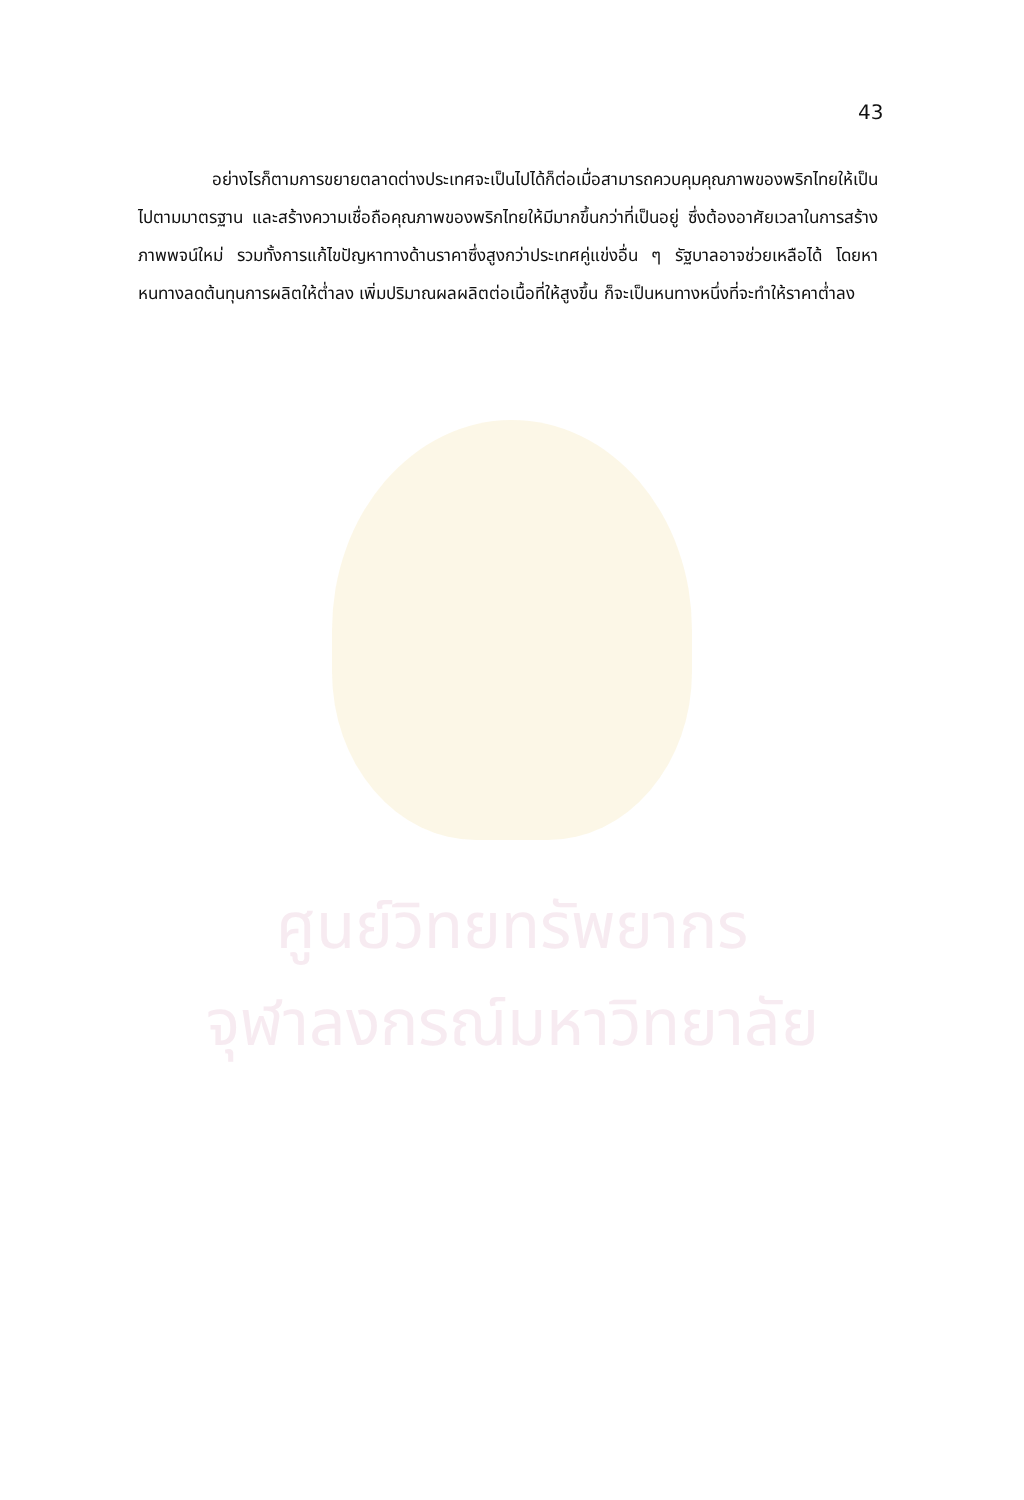ศูนย์วิทยทรัพยากร
จุฬาลงกรณ์มหาวิทยาลัย
43
อย่างไรก็ตามการขยายตลาดต่างประเทศจะเป็นไปได้ก็ต่อเมื่อสามารถควบคุมคุณภาพของพริกไทยให้เป็นไปตามมาตรฐาน และสร้างความเชื่อถือคุณภาพของพริกไทยให้มีมากขึ้นกว่าที่เป็นอยู่ ซึ่งต้องอาศัยเวลาในการสร้างภาพพจน์ใหม่ รวมทั้งการแก้ไขปัญหาทางด้านราคาซึ่งสูงกว่าประเทศคู่แข่งอื่น ๆ รัฐบาลอาจช่วยเหลือได้ โดยหาหนทางลดต้นทุนการผลิตให้ต่ำลง เพิ่มปริมาณผลผลิตต่อเนื้อที่ให้สูงขึ้น ก็จะเป็นหนทางหนึ่งที่จะทำให้ราคาต่ำลง